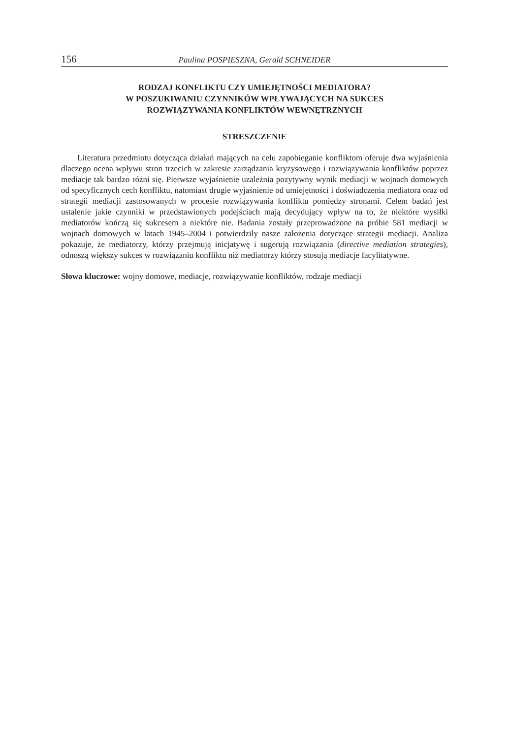156 Paulina POSPIESZNA, Gerald SCHNEIDER
RODZAJ KONFLIKTU CZY UMIEJĘTNOŚCI MEDIATORA?
W POSZUKIWANIU CZYNNIKÓW WPŁYWAJĄCYCH NA SUKCES
ROZWIĄZYWANIA KONFLIKTÓW WEWNĘTRZNYCH
STRESZCZENIE
Literatura przedmiotu dotycząca działań mających na celu zapobieganie konfliktom oferuje dwa wyjaśnienia dlaczego ocena wpływu stron trzecich w zakresie zarządzania kryzysowego i rozwiązywania konfliktów poprzez mediacje tak bardzo różni się. Pierwsze wyjaśnienie uzależnia pozytywny wynik mediacji w wojnach domowych od specyficznych cech konfliktu, natomiast drugie wyjaśnienie od umiejętności i doświadczenia mediatora oraz od strategii mediacji zastosowanych w procesie rozwiązywania konfliktu pomiędzy stronami. Celem badań jest ustalenie jakie czynniki w przedstawionych podejściach mają decydujący wpływ na to, że niektóre wysiłki mediatorów kończą się sukcesem a niektóre nie. Badania zostały przeprowadzone na próbie 581 mediacji w wojnach domowych w latach 1945–2004 i potwierdziły nasze założenia dotyczące strategii mediacji. Analiza pokazuje, że mediatorzy, którzy przejmują inicjatywę i sugerują rozwiązania (directive mediation strategies), odnoszą większy sukces w rozwiązaniu konfliktu niż mediatorzy którzy stosują mediacje facylitatywne.
Słowa kluczowe: wojny domowe, mediacje, rozwiązywanie konfliktów, rodzaje mediacji